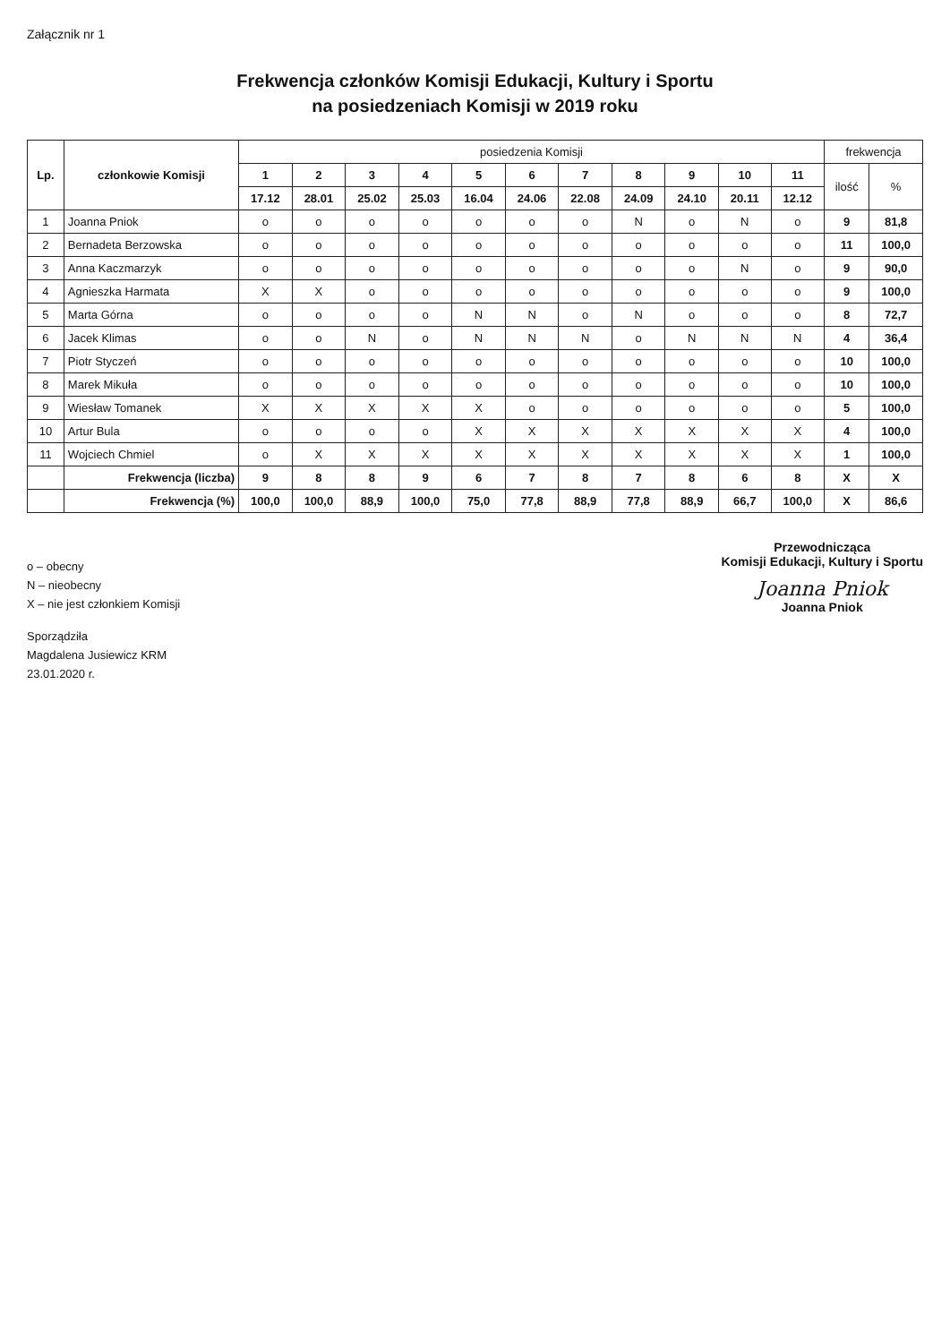Załącznik nr 1
Frekwencja członków Komisji Edukacji, Kultury i Sportu
na posiedzeniach Komisji w 2019 roku
| Lp. | członkowie Komisji | posiedzenia Komisji | | | | | | | | | | | frekwencja | |
| --- | --- | --- | --- | --- | --- | --- | --- | --- | --- | --- | --- | --- | --- | --- |
| | | 1 | 2 | 3 | 4 | 5 | 6 | 7 | 8 | 9 | 10 | 11 | ilość | % |
| | | 17.12 | 28.01 | 25.02 | 25.03 | 16.04 | 24.06 | 22.08 | 24.09 | 24.10 | 20.11 | 12.12 | | |
| 1 | Joanna Pniok | o | o | o | o | o | o | o | N | o | N | o | 9 | 81,8 |
| 2 | Bernadeta Berzowska | o | o | o | o | o | o | o | o | o | o | o | 11 | 100,0 |
| 3 | Anna Kaczmarzyk | o | o | o | o | o | o | o | o | o | N | o | 9 | 90,0 |
| 4 | Agnieszka Harmata | X | X | o | o | o | o | o | o | o | o | o | 9 | 100,0 |
| 5 | Marta Górna | o | o | o | o | N | N | o | N | o | o | o | 8 | 72,7 |
| 6 | Jacek Klimas | o | o | N | o | N | N | N | o | N | N | N | 4 | 36,4 |
| 7 | Piotr Styczeń | o | o | o | o | o | o | o | o | o | o | o | 10 | 100,0 |
| 8 | Marek Mikuła | o | o | o | o | o | o | o | o | o | o | o | 10 | 100,0 |
| 9 | Wiesław Tomanek | X | X | X | X | X | o | o | o | o | o | o | 5 | 100,0 |
| 10 | Artur Bula | o | o | o | o | X | X | X | X | X | X | X | 4 | 100,0 |
| 11 | Wojciech Chmiel | o | X | X | X | X | X | X | X | X | X | X | 1 | 100,0 |
| | Frekwencja (liczba) | 9 | 8 | 8 | 9 | 6 | 7 | 8 | 7 | 8 | 6 | 8 | X | X |
| | Frekwencja (%) | 100,0 | 100,0 | 88,9 | 100,0 | 75,0 | 77,8 | 88,9 | 77,8 | 88,9 | 66,7 | 100,0 | X | 86,6 |
o – obecny
N – nieobecny
X – nie jest członkiem Komisji
Sporządziła
Magdalena Jusiewicz KRM
23.01.2020 r.
Przewodnicząca
Komisji Edukacji, Kultury i Sportu
Joanna Pniok
Joanna Pniok